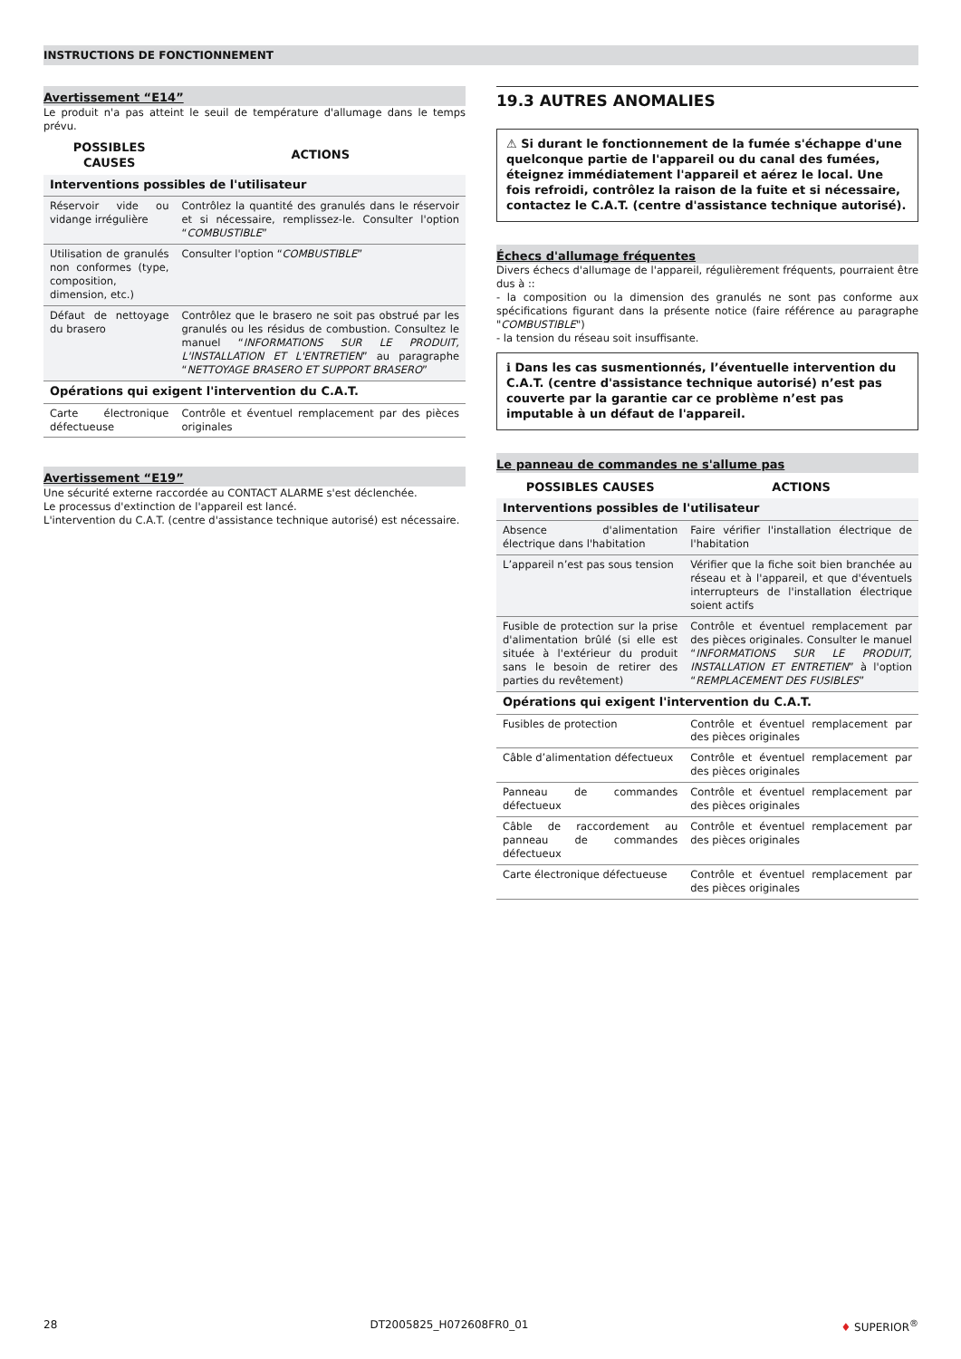INSTRUCTIONS DE FONCTIONNEMENT
Avertissement “E14”
Le produit n'a pas atteint le seuil de température d'allumage dans le temps prévu.
| POSSIBLES CAUSES | ACTIONS |
| --- | --- |
| Interventions possibles de l'utilisateur | |
| Réservoir vide ou vidange irrégulière | Contrôlez la quantité des granulés dans le réservoir et si nécessaire, remplissez-le. Consulter l'option “ COMBUSTIBLE ” |
| Utilisation de granulés non conformes (type, composition, dimension, etc.) | Consulter l'option “ COMBUSTIBLE ” |
| Défaut de nettoyage du brasero | Contrôlez que le brasero ne soit pas obstrué par les granulés ou les résidus de combustion. Consultez le manuel “ INFORMATIONS SUR LE PRODUIT, L'INSTALLATION ET L'ENTRETIEN ” au paragraphe “ NETTOYAGE BRASERO ET SUPPORT BRASERO ” |
| Opérations qui exigent l'intervention du C.A.T. | |
| Carte électronique défectueuse | Contrôle et éventuel remplacement par des pièces originales |
Avertissement “E19”
Une sécurité externe raccordée au CONTACT ALARME s'est déclenchée.
Le processus d'extinction de l'appareil est lancé.
L'intervention du C.A.T. (centre d'assistance technique autorisé) est nécessaire.
19.3 AUTRES ANOMALIES
⚠ Si durant le fonctionnement de la fumée s'échappe d'une quelconque partie de l'appareil ou du canal des fumées, éteignez immédiatement l'appareil et aérez le local. Une fois refroidi, contrôlez la raison de la fuite et si nécessaire, contactez le C.A.T. (centre d'assistance technique autorisé).
Échecs d'allumage fréquentes
Divers échecs d'allumage de l'appareil, régulièrement fréquents, pourraient être dus à ::
- la composition ou la dimension des granulés ne sont pas conforme aux spécifications figurant dans la présente notice (faire référence au paragraphe "COMBUSTIBLE")
- la tension du réseau soit insuffisante.
ℹ Dans les cas susmentionnés, l’éventuelle intervention du C.A.T. (centre d'assistance technique autorisé) n’est pas couverte par la garantie car ce problème n’est pas imputable à un défaut de l'appareil.
Le panneau de commandes ne s'allume pas
| POSSIBLES CAUSES | ACTIONS |
| --- | --- |
| Interventions possibles de l'utilisateur | |
| Absence d'alimentation électrique dans l'habitation | Faire vérifier l'installation électrique de l'habitation |
| L’appareil n’est pas sous tension | Vérifier que la fiche soit bien branchée au réseau et à l'appareil, et que d'éventuels interrupteurs de l'installation électrique soient actifs |
| Fusible de protection sur la prise d'alimentation brûlé (si elle est située à l'extérieur du produit sans le besoin de retirer des parties du revêtement) | Contrôle et éventuel remplacement par des pièces originales. Consulter le manuel “ INFORMATIONS SUR LE PRODUIT, INSTALLATION ET ENTRETIEN ” à l'option “ REMPLACEMENT DES FUSIBLES ” |
| Opérations qui exigent l'intervention du C.A.T. | |
| Fusibles de protection | Contrôle et éventuel remplacement par des pièces originales |
| Câble d’alimentation défectueux | Contrôle et éventuel remplacement par des pièces originales |
| Panneau de commandes défectueux | Contrôle et éventuel remplacement par des pièces originales |
| Câble de raccordement au panneau de commandes défectueux | Contrôle et éventuel remplacement par des pièces originales |
| Carte électronique défectueuse | Contrôle et éventuel remplacement par des pièces originales |
28 DT2005825_H072608FR0_01 ♦ SUPERIOR<sup>®</sup>